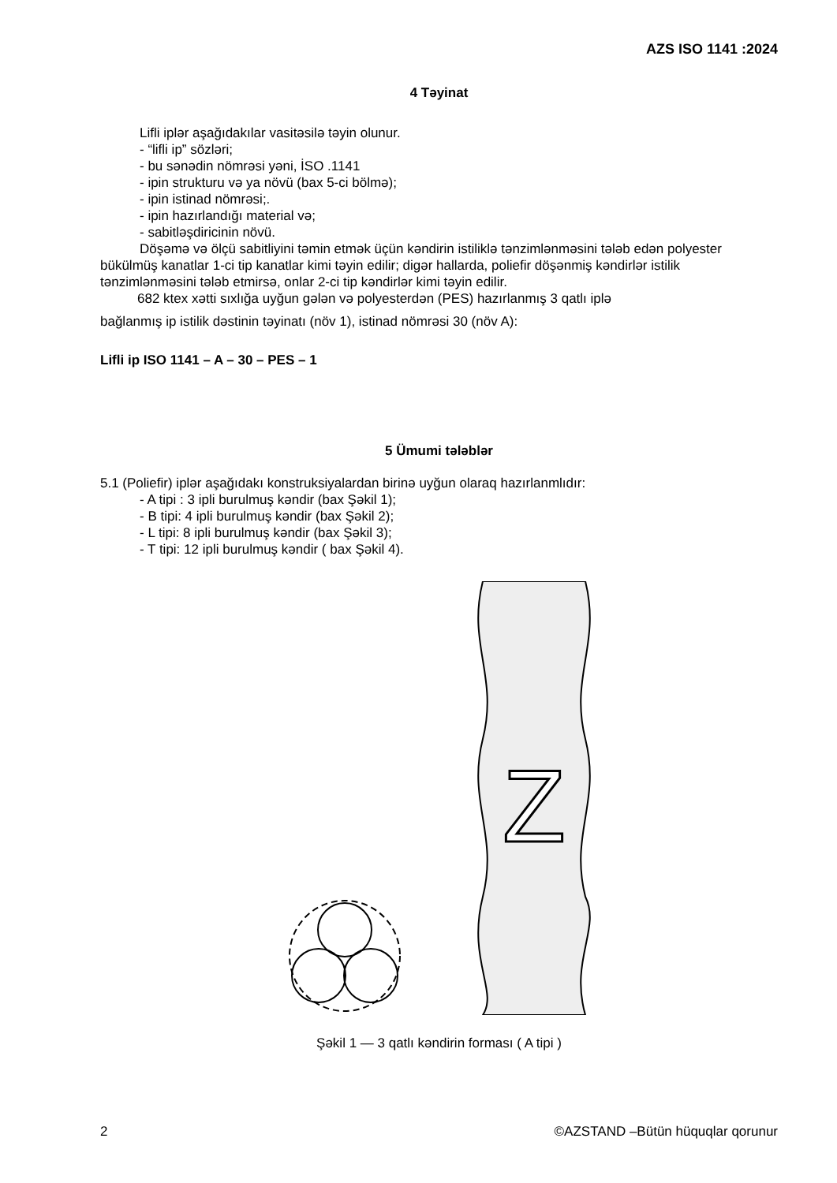AZS ISO 1141 :2024
4 Təyinat
Lifli iplər aşağıdakılar vasitəsilə təyin olunur.
- “lifli ip” sözləri;
- bu sənədin nömrəsi yəni, İSO .1141
- ipin strukturu və ya növü (bax 5-ci bölmə);
- ipin istinad nömrəsi;.
- ipin hazırlandığı material və;
- sabitləşdiricinin növü.
Döşəmə və ölçü sabitliyini təmin etmək üçün kəndirin istiliklə tənzimlənməsini tələb edən polyester bükülmüş kanatlar 1-ci tip kanatlar kimi təyin edilir; digər hallarda, poliefir döşənmiş kəndirlər istilik tənzimlənməsini tələb etmirsə, onlar 2-ci tip kəndirlər kimi təyin edilir.
682 ktex xətti sıxlığa uyğun gələn və polyesterdən (PES) hazırlanmış 3 qatlı iplə
bağlanmış ip istilik dəstinin təyinatı (növ 1), istinad nömrəsi 30 (növ A):
Lifli ip ISO 1141 – A – 30 – PES – 1
5 Ümumi tələblər
5.1 (Poliefir) iplər aşağıdakı konstruksiyalardan birinə uyğun olaraq hazırlanmlıdır:
- A tipi : 3 ipli burulmuş kəndir (bax Şəkil 1);
- B tipi: 4 ipli burulmuş kəndir (bax Şəkil 2);
- L tipi: 8 ipli burulmuş kəndir (bax Şəkil 3);
- T tipi: 12 ipli burulmuş kəndir ( bax Şəkil 4).
Z
Şəkil 1 — 3 qatlı kəndirin forması ( A tipi )
2 ©AZSTAND –Bütün hüquqlar qorunur